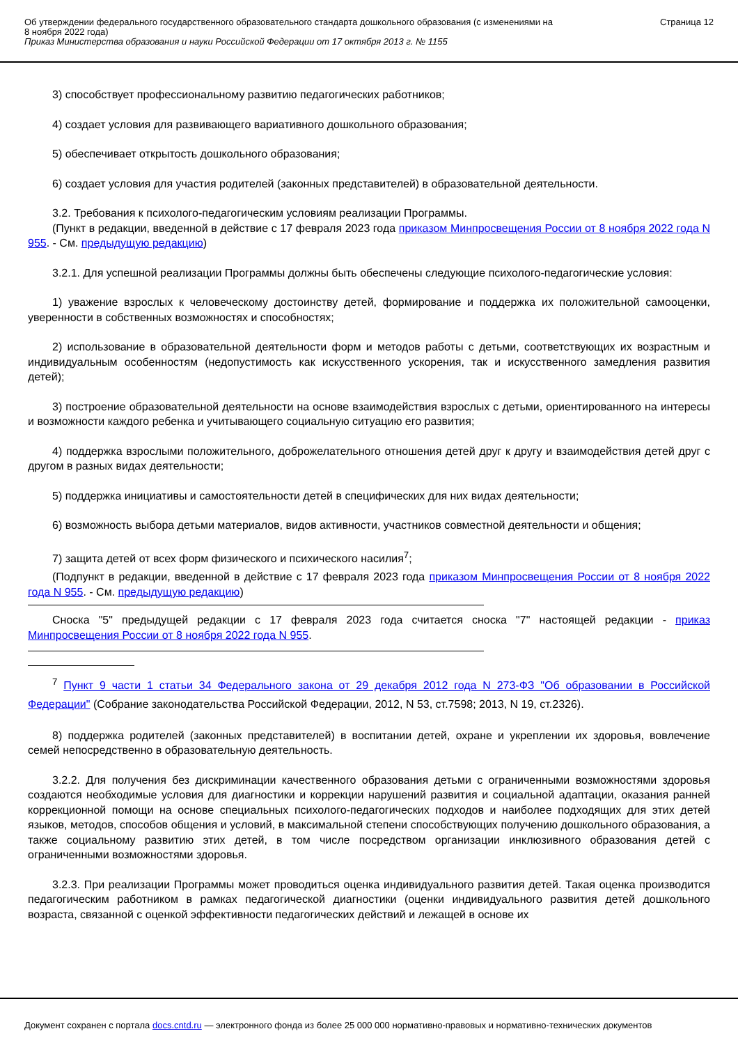Об утверждении федерального государственного образовательного стандарта дошкольного образования (с изменениями на
8 ноября 2022 года)
Приказ Министерства образования и науки Российской Федерации от 17 октября 2013 г. № 1155
Страница 12
3) способствует профессиональному развитию педагогических работников;
4) создает условия для развивающего вариативного дошкольного образования;
5) обеспечивает открытость дошкольного образования;
6) создает условия для участия родителей (законных представителей) в образовательной деятельности.
3.2. Требования к психолого-педагогическим условиям реализации Программы.
(Пункт в редакции, введенной в действие с 17 февраля 2023 года приказом Минпросвещения России от 8 ноября 2022 года N 955. - См. предыдущую редакцию)
3.2.1. Для успешной реализации Программы должны быть обеспечены следующие психолого-педагогические условия:
1) уважение взрослых к человеческому достоинству детей, формирование и поддержка их положительной самооценки, уверенности в собственных возможностях и способностях;
2) использование в образовательной деятельности форм и методов работы с детьми, соответствующих их возрастным и индивидуальным особенностям (недопустимость как искусственного ускорения, так и искусственного замедления развития детей);
3) построение образовательной деятельности на основе взаимодействия взрослых с детьми, ориентированного на интересы и возможности каждого ребенка и учитывающего социальную ситуацию его развития;
4) поддержка взрослыми положительного, доброжелательного отношения детей друг к другу и взаимодействия детей друг с другом в разных видах деятельности;
5) поддержка инициативы и самостоятельности детей в специфических для них видах деятельности;
6) возможность выбора детьми материалов, видов активности, участников совместной деятельности и общения;
7) защита детей от всех форм физического и психического насилия<sup>7</sup>;
(Подпункт в редакции, введенной в действие с 17 февраля 2023 года приказом Минпросвещения России от 8 ноября 2022 года N 955. - См. предыдущую редакцию)
Сноска "5" предыдущей редакции с 17 февраля 2023 года считается сноска "7" настоящей редакции - приказ Минпросвещения России от 8 ноября 2022 года N 955.
<sup>7</sup> Пункт 9 части 1 статьи 34 Федерального закона от 29 декабря 2012 года N 273-ФЗ "Об образовании в Российской Федерации" (Собрание законодательства Российской Федерации, 2012, N 53, ст.7598; 2013, N 19, ст.2326).
8) поддержка родителей (законных представителей) в воспитании детей, охране и укреплении их здоровья, вовлечение семей непосредственно в образовательную деятельность.
3.2.2. Для получения без дискриминации качественного образования детьми с ограниченными возможностями здоровья создаются необходимые условия для диагностики и коррекции нарушений развития и социальной адаптации, оказания ранней коррекционной помощи на основе специальных психолого-педагогических подходов и наиболее подходящих для этих детей языков, методов, способов общения и условий, в максимальной степени способствующих получению дошкольного образования, а также социальному развитию этих детей, в том числе посредством организации инклюзивного образования детей с ограниченными возможностями здоровья.
3.2.3. При реализации Программы может проводиться оценка индивидуального развития детей. Такая оценка производится педагогическим работником в рамках педагогической диагностики (оценки индивидуального развития детей дошкольного возраста, связанной с оценкой эффективности педагогических действий и лежащей в основе их
Документ сохранен с портала docs.cntd.ru — электронного фонда из более 25 000 000 нормативно-правовых и нормативно-технических документов